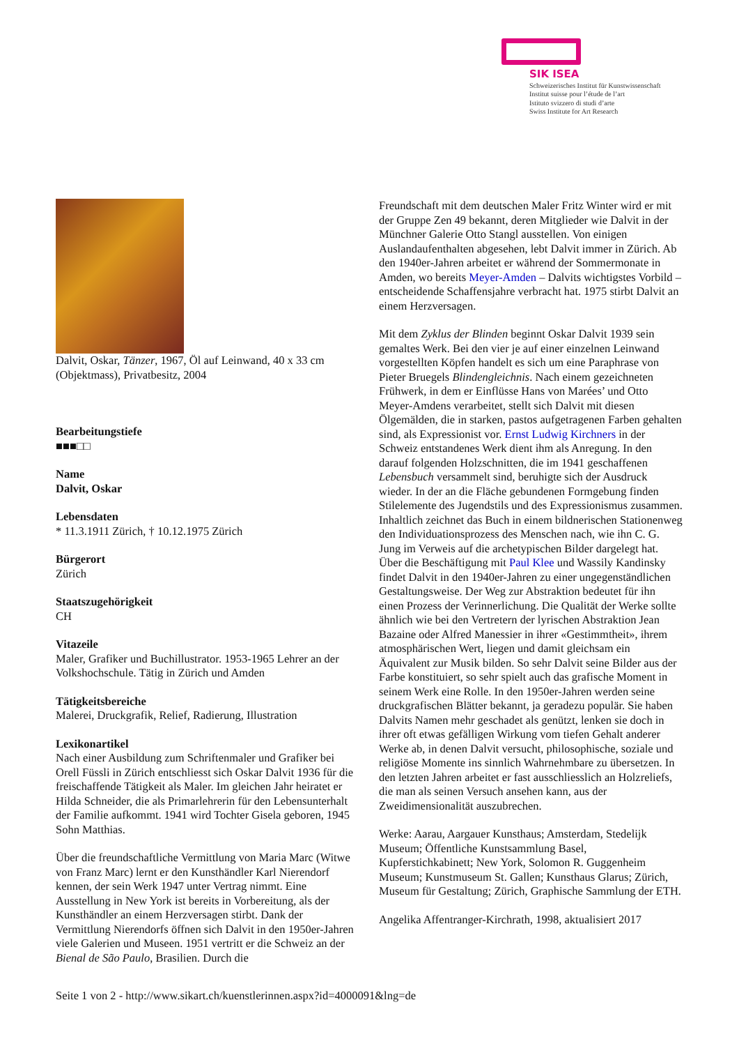SIK ISEA
Schweizerisches Institut für Kunstwissenschaft
Institut suisse pour l’étude de l’art
Istituto svizzero di studi d’arte
Swiss Institute for Art Research
Dalvit, Oskar, Tänzer, 1967, Öl auf Leinwand, 40 x 33 cm (Objektmass), Privatbesitz, 2004
Bearbeitungstiefe
■■■□□
Name
Dalvit, Oskar
Lebensdaten
* 11.3.1911 Zürich, † 10.12.1975 Zürich
Bürgerort
Zürich
Staatszugehörigkeit
CH
Vitazeile
Maler, Grafiker und Buchillustrator. 1953-1965 Lehrer an der Volkshochschule. Tätig in Zürich und Amden
Tätigkeitsbereiche
Malerei, Druckgrafik, Relief, Radierung, Illustration
Lexikonartikel
Nach einer Ausbildung zum Schriftenmaler und Grafiker bei Orell Füssli in Zürich entschliesst sich Oskar Dalvit 1936 für die freischaffende Tätigkeit als Maler. Im gleichen Jahr heiratet er Hilda Schneider, die als Primarlehrerin für den Lebensunterhalt der Familie aufkommt. 1941 wird Tochter Gisela geboren, 1945 Sohn Matthias.
Über die freundschaftliche Vermittlung von Maria Marc (Witwe von Franz Marc) lernt er den Kunsthändler Karl Nierendorf kennen, der sein Werk 1947 unter Vertrag nimmt. Eine Ausstellung in New York ist bereits in Vorbereitung, als der Kunsthändler an einem Herzversagen stirbt. Dank der Vermittlung Nierendorfs öffnen sich Dalvit in den 1950er-Jahren viele Galerien und Museen. 1951 vertritt er die Schweiz an der Bienal de São Paulo, Brasilien. Durch die
Freundschaft mit dem deutschen Maler Fritz Winter wird er mit der Gruppe Zen 49 bekannt, deren Mitglieder wie Dalvit in der Münchner Galerie Otto Stangl ausstellen. Von einigen Auslandaufenthalten abgesehen, lebt Dalvit immer in Zürich. Ab den 1940er-Jahren arbeitet er während der Sommermonate in Amden, wo bereits Meyer-Amden – Dalvits wichtigstes Vorbild – entscheidende Schaffensjahre verbracht hat. 1975 stirbt Dalvit an einem Herzversagen.
Mit dem Zyklus der Blinden beginnt Oskar Dalvit 1939 sein gemaltes Werk. Bei den vier je auf einer einzelnen Leinwand vorgestellten Köpfen handelt es sich um eine Paraphrase von Pieter Bruegels Blindengleichnis. Nach einem gezeichneten Frühwerk, in dem er Einflüsse Hans von Marées’ und Otto Meyer-Amdens verarbeitet, stellt sich Dalvit mit diesen Ölgemälden, die in starken, pastos aufgetragenen Farben gehalten sind, als Expressionist vor. Ernst Ludwig Kirchners in der Schweiz entstandenes Werk dient ihm als Anregung. In den darauf folgenden Holzschnitten, die im 1941 geschaffenen Lebensbuch versammelt sind, beruhigte sich der Ausdruck wieder. In der an die Fläche gebundenen Formgebung finden Stilelemente des Jugendstils und des Expressionismus zusammen. Inhaltlich zeichnet das Buch in einem bildnerischen Stationenweg den Individuationsprozess des Menschen nach, wie ihn C. G. Jung im Verweis auf die archetypischen Bilder dargelegt hat. Über die Beschäftigung mit Paul Klee und Wassily Kandinsky findet Dalvit in den 1940er-Jahren zu einer ungegenständlichen Gestaltungsweise. Der Weg zur Abstraktion bedeutet für ihn einen Prozess der Verinnerlichung. Die Qualität der Werke sollte ähnlich wie bei den Vertretern der lyrischen Abstraktion Jean Bazaine oder Alfred Manessier in ihrer «Gestimmtheit», ihrem atmosphärischen Wert, liegen und damit gleichsam ein Äquivalent zur Musik bilden. So sehr Dalvit seine Bilder aus der Farbe konstituiert, so sehr spielt auch das grafische Moment in seinem Werk eine Rolle. In den 1950er-Jahren werden seine druckgrafischen Blätter bekannt, ja geradezu populär. Sie haben Dalvits Namen mehr geschadet als genützt, lenken sie doch in ihrer oft etwas gefälligen Wirkung vom tiefen Gehalt anderer Werke ab, in denen Dalvit versucht, philosophische, soziale und religiöse Momente ins sinnlich Wahrnehmbare zu übersetzen. In den letzten Jahren arbeitet er fast ausschliesslich an Holzreliefs, die man als seinen Versuch ansehen kann, aus der Zweidimensionalität auszubrechen.
Werke: Aarau, Aargauer Kunsthaus; Amsterdam, Stedelijk Museum; Öffentliche Kunstsammlung Basel, Kupferstichkabinett; New York, Solomon R. Guggenheim Museum; Kunstmuseum St. Gallen; Kunsthaus Glarus; Zürich, Museum für Gestaltung; Zürich, Graphische Sammlung der ETH.
Angelika Affentranger-Kirchrath, 1998, aktualisiert 2017
Seite 1 von 2 - http://www.sikart.ch/kuenstlerinnen.aspx?id=4000091&lng=de